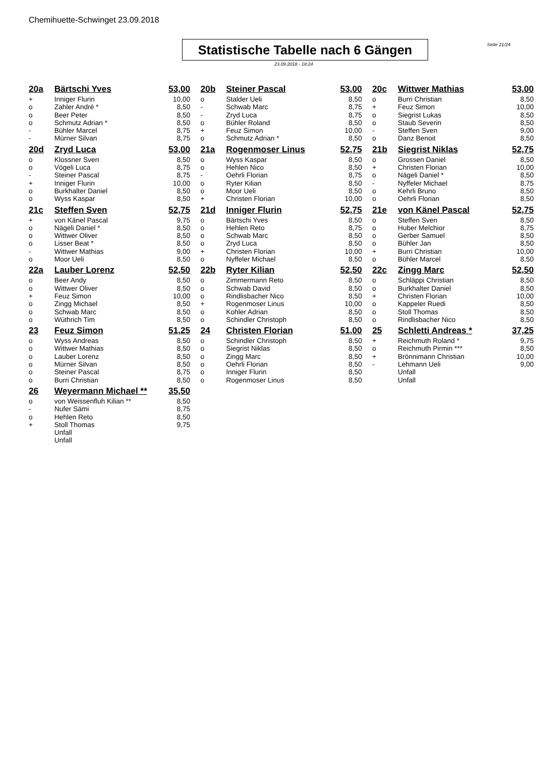Chemihuette-Schwinget 23.09.2018
Statistische Tabelle nach 6 Gängen
Seite 21/24
23.09.2018 - 18:24
| 20a | Bärtschi Yves | 53,00 | | 20b | Steiner Pascal | 53,00 | | 20c | Wittwer Mathias | 53,00 |
| + | Inniger Flurin | 10,00 | | o | Stalder Ueli | 8,50 | | o | Burri Christian | 8,50 |
| o | Zahler André * | 8,50 | | - | Schwab Marc | 8,75 | | + | Feuz Simon | 10,00 |
| o | Beer Peter | 8,50 | | - | Zryd Luca | 8,75 | | o | Siegrist Lukas | 8,50 |
| o | Schmutz Adrian * | 8,50 | | o | Bühler Roland | 8,50 | | o | Staub Severin | 8,50 |
| - | Bühler Marcel | 8,75 | | + | Feuz Simon | 10,00 | | - | Steffen Sven | 9,00 |
| - | Mürner Silvan | 8,75 | | o | Schmutz Adrian * | 8,50 | | o | Danz Benoit | 8,50 |
| 20d | Zryd Luca | 53,00 | | 21a | Rogenmoser Linus | 52,75 | | 21b | Siegrist Niklas | 52,75 |
| o | Klossner Sven | 8,50 | | o | Wyss Kaspar | 8,50 | | o | Grossen Daniel | 8,50 |
| o | Vögeli Luca | 8,75 | | o | Hehlen Nico | 8,50 | | + | Christen Florian | 10,00 |
| - | Steiner Pascal | 8,75 | | - | Oehrli Florian | 8,75 | | o | Nägeli Daniel * | 8,50 |
| + | Inniger Flurin | 10,00 | | o | Ryter Kilian | 8,50 | | - | Nyffeler Michael | 8,75 |
| o | Burkhalter Daniel | 8,50 | | o | Moor Ueli | 8,50 | | o | Kehrli Bruno | 8,50 |
| o | Wyss Kaspar | 8,50 | | + | Christen Florian | 10,00 | | o | Oehrli Florian | 8,50 |
| 21c | Steffen Sven | 52,75 | | 21d | Inniger Flurin | 52,75 | | 21e | von Känel Pascal | 52,75 |
| + | von Känel Pascal | 9,75 | | o | Bärtschi Yves | 8,50 | | o | Steffen Sven | 8,50 |
| o | Nägeli Daniel * | 8,50 | | o | Hehlen Reto | 8,75 | | o | Huber Melchior | 8,75 |
| o | Wittwer Oliver | 8,50 | | o | Schwab Marc | 8,50 | | o | Gerber Samuel | 8,50 |
| o | Lisser Beat * | 8,50 | | o | Zryd Luca | 8,50 | | o | Bühler Jan | 8,50 |
| - | Wittwer Mathias | 9,00 | | + | Christen Florian | 10,00 | | + | Burri Christian | 10,00 |
| o | Moor Ueli | 8,50 | | o | Nyffeler Michael | 8,50 | | o | Bühler Marcel | 8,50 |
| 22a | Lauber Lorenz | 52,50 | | 22b | Ryter Kilian | 52,50 | | 22c | Zingg Marc | 52,50 |
| o | Beer Andy | 8,50 | | o | Zimmermann Reto | 8,50 | | o | Schläppi Christian | 8,50 |
| o | Wittwer Oliver | 8,50 | | o | Schwab David | 8,50 | | o | Burkhalter Daniel | 8,50 |
| + | Feuz Simon | 10,00 | | o | Rindlisbacher Nico | 8,50 | | + | Christen Florian | 10,00 |
| o | Zingg Michael | 8,50 | | + | Rogenmoser Linus | 10,00 | | o | Kappeler Ruedi | 8,50 |
| o | Schwab Marc | 8,50 | | o | Kohler Adrian | 8,50 | | o | Stoll Thomas | 8,50 |
| o | Wüthrich Tim | 8,50 | | o | Schindler Christoph | 8,50 | | o | Rindlisbacher Nico | 8,50 |
| 23 | Feuz Simon | 51,25 | | 24 | Christen Florian | 51,00 | | 25 | Schletti Andreas * | 37,25 |
| o | Wyss Andreas | 8,50 | | o | Schindler Christoph | 8,50 | | + | Reichmuth Roland * | 9,75 |
| o | Wittwer Mathias | 8,50 | | o | Siegrist Niklas | 8,50 | | o | Reichmuth Pirmin *** | 8,50 |
| o | Lauber Lorenz | 8,50 | | o | Zingg Marc | 8,50 | | + | Brönnimann Christian | 10,00 |
| o | Mürner Silvan | 8,50 | | o | Oehrli Florian | 8,50 | | - | Lehmann Ueli | 9,00 |
| o | Steiner Pascal | 8,75 | | o | Inniger Flurin | 8,50 | | | Unfall | |
| o | Burri Christian | 8,50 | | o | Rogenmoser Linus | 8,50 | | | Unfall | |
| 26 | Weyermann Michael ** | 35,50 | | | | | | | | |
| o | von Weissenfluh Kilian ** | 8,50 | | | | | | | | |
| - | Nufer Sämi | 8,75 | | | | | | | | |
| o | Hehlen Reto | 8,50 | | | | | | | | |
| + | Stoll Thomas | 9,75 | | | | | | | | |
| | Unfall | | | | | | | | | |
| | Unfall | | | | | | | | | |